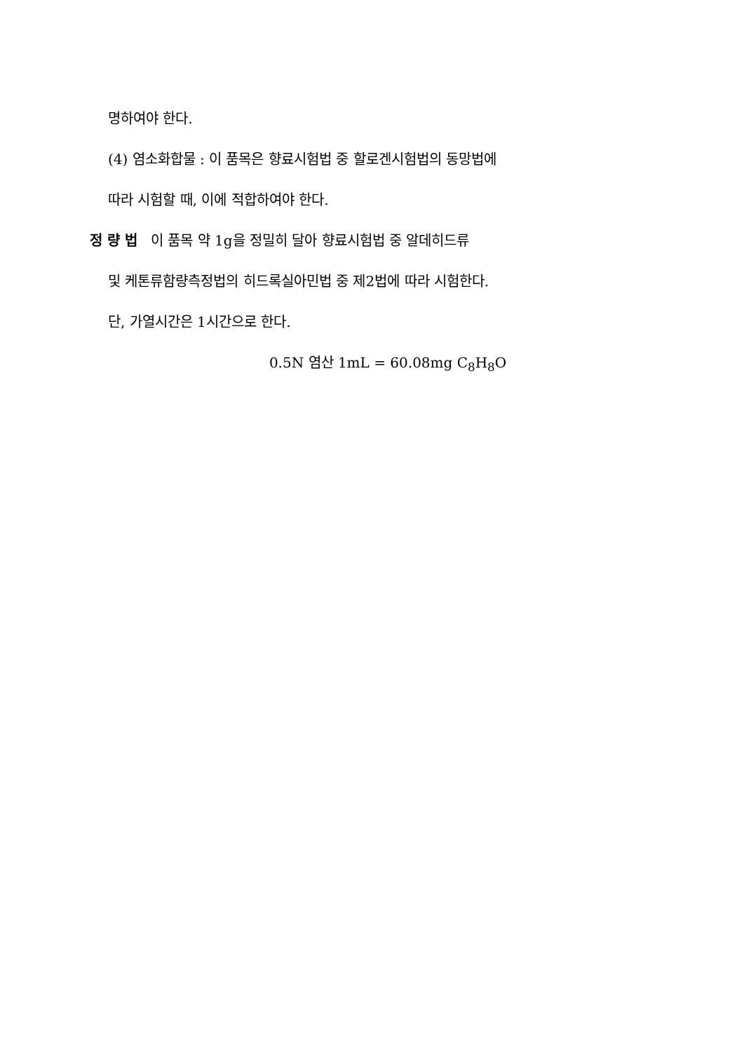명하여야 한다.
(4) 염소화합물 : 이 품목은 향료시험법 중 할로겐시험법의 동망법에
따라 시험할 때, 이에 적합하여야 한다.
정 량 법 이 품목 약 1g을 정밀히 달아 향료시험법 중 알데히드류
및 케톤류함량측정법의 히드록실아민법 중 제2법에 따라 시험한다.
단, 가열시간은 1시간으로 한다.
0.5N 염산 1mL = 60.08mg C<sub>8</sub>H<sub>8</sub>O